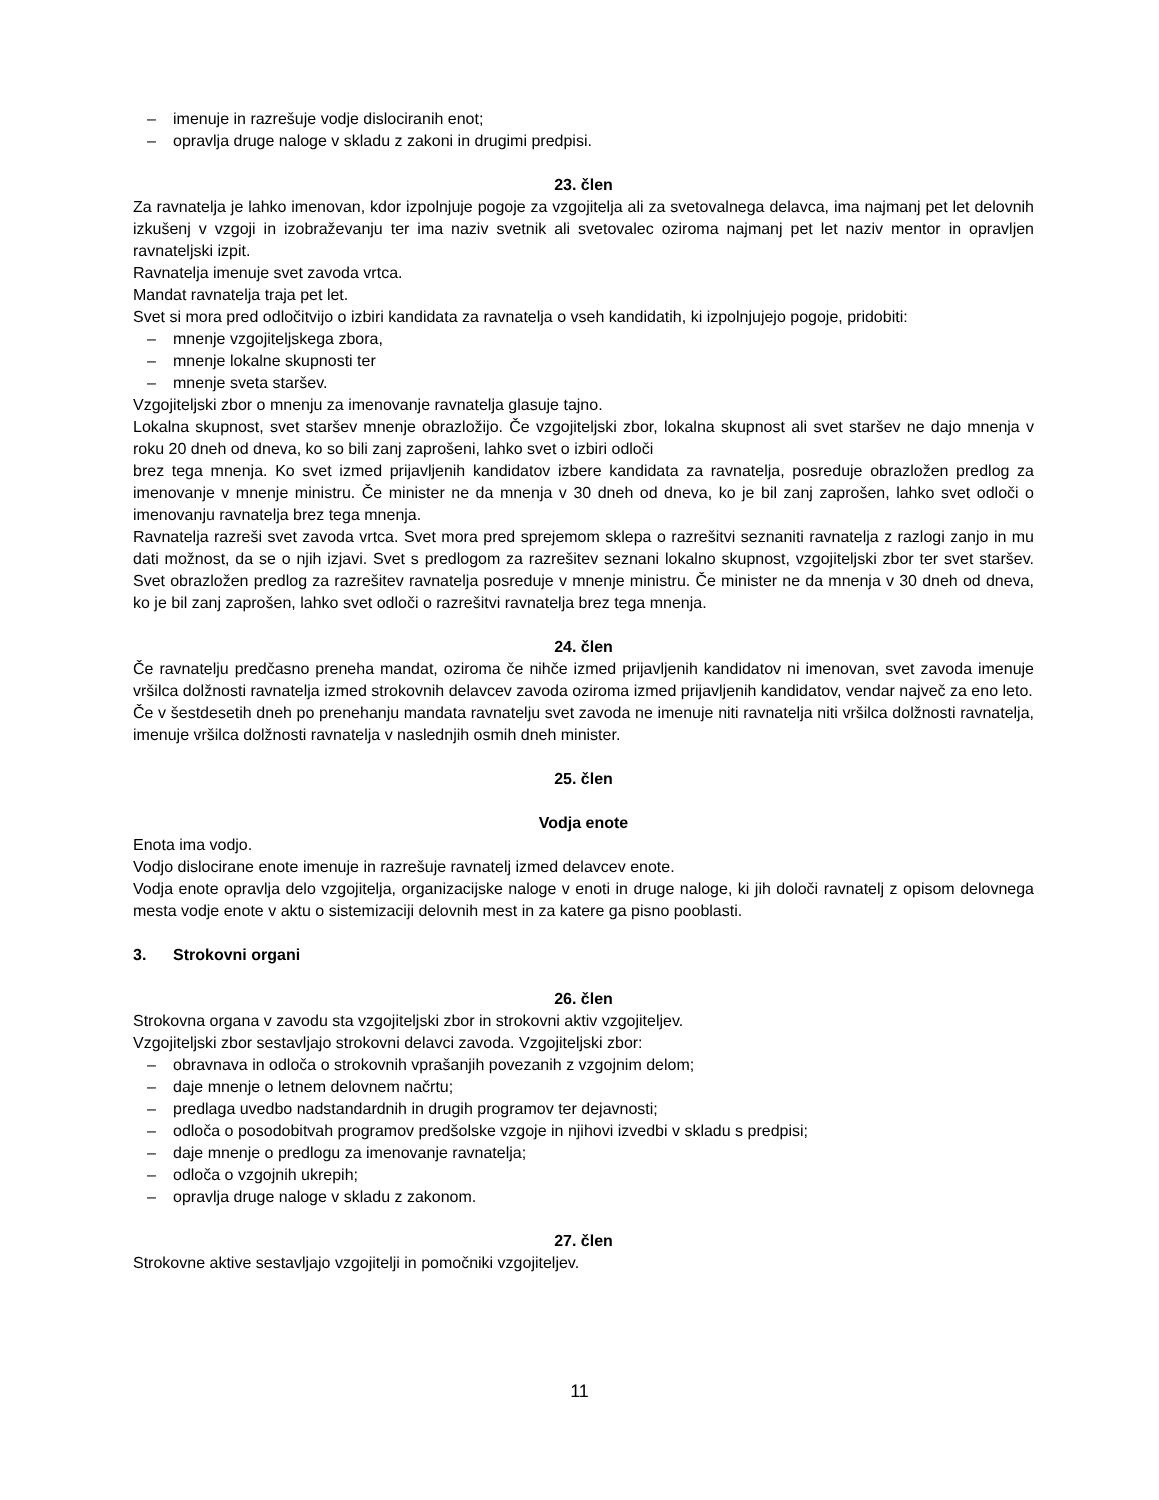– imenuje in razrešuje vodje dislociranih enot;
– opravlja druge naloge v skladu z zakoni in drugimi predpisi.
23. člen
Za ravnatelja je lahko imenovan, kdor izpolnjuje pogoje za vzgojitelja ali za svetovalnega delavca, ima najmanj pet let delovnih izkušenj v vzgoji in izobraževanju ter ima naziv svetnik ali svetovalec oziroma najmanj pet let naziv mentor in opravljen ravnateljski izpit.
Ravnatelja imenuje svet zavoda vrtca.
Mandat ravnatelja traja pet let.
Svet si mora pred odločitvijo o izbiri kandidata za ravnatelja o vseh kandidatih, ki izpolnjujejo pogoje, pridobiti:
– mnenje vzgojiteljskega zbora,
– mnenje lokalne skupnosti ter
– mnenje sveta staršev.
Vzgojiteljski zbor o mnenju za imenovanje ravnatelja glasuje tajno.
Lokalna skupnost, svet staršev mnenje obrazložijo. Če vzgojiteljski zbor, lokalna skupnost ali svet staršev ne dajo mnenja v roku 20 dneh od dneva, ko so bili zanj zaprošeni, lahko svet o izbiri odloči
brez tega mnenja. Ko svet izmed prijavljenih kandidatov izbere kandidata za ravnatelja, posreduje obrazložen predlog za imenovanje v mnenje ministru. Če minister ne da mnenja v 30 dneh od dneva, ko je bil zanj zaprošen, lahko svet odloči o imenovanju ravnatelja brez tega mnenja.
Ravnatelja razreši svet zavoda vrtca. Svet mora pred sprejemom sklepa o razrešitvi seznaniti ravnatelja z razlogi zanjo in mu dati možnost, da se o njih izjavi. Svet s predlogom za razrešitev seznani lokalno skupnost, vzgojiteljski zbor ter svet staršev. Svet obrazložen predlog za razrešitev ravnatelja posreduje v mnenje ministru. Če minister ne da mnenja v 30 dneh od dneva, ko je bil zanj zaprošen, lahko svet odloči o razrešitvi ravnatelja brez tega mnenja.
24. člen
Če ravnatelju predčasno preneha mandat, oziroma če nihče izmed prijavljenih kandidatov ni imenovan, svet zavoda imenuje vršilca dolžnosti ravnatelja izmed strokovnih delavcev zavoda oziroma izmed prijavljenih kandidatov, vendar največ za eno leto.
Če v šestdesetih dneh po prenehanju mandata ravnatelju svet zavoda ne imenuje niti ravnatelja niti vršilca dolžnosti ravnatelja, imenuje vršilca dolžnosti ravnatelja v naslednjih osmih dneh minister.
25. člen
Vodja enote
Enota ima vodjo.
Vodjo dislocirane enote imenuje in razrešuje ravnatelj izmed delavcev enote.
Vodja enote opravlja delo vzgojitelja, organizacijske naloge v enoti in druge naloge, ki jih določi ravnatelj z opisom delovnega mesta vodje enote v aktu o sistemizaciji delovnih mest in za katere ga pisno pooblasti.
3. Strokovni organi
26. člen
Strokovna organa v zavodu sta vzgojiteljski zbor in strokovni aktiv vzgojiteljev.
Vzgojiteljski zbor sestavljajo strokovni delavci zavoda. Vzgojiteljski zbor:
– obravnava in odloča o strokovnih vprašanjih povezanih z vzgojnim delom;
– daje mnenje o letnem delovnem načrtu;
– predlaga uvedbo nadstandardnih in drugih programov ter dejavnosti;
– odloča o posodobitvah programov predšolske vzgoje in njihovi izvedbi v skladu s predpisi;
– daje mnenje o predlogu za imenovanje ravnatelja;
– odloča o vzgojnih ukrepih;
– opravlja druge naloge v skladu z zakonom.
27. člen
Strokovne aktive sestavljajo vzgojitelji in pomočniki vzgojiteljev.
11